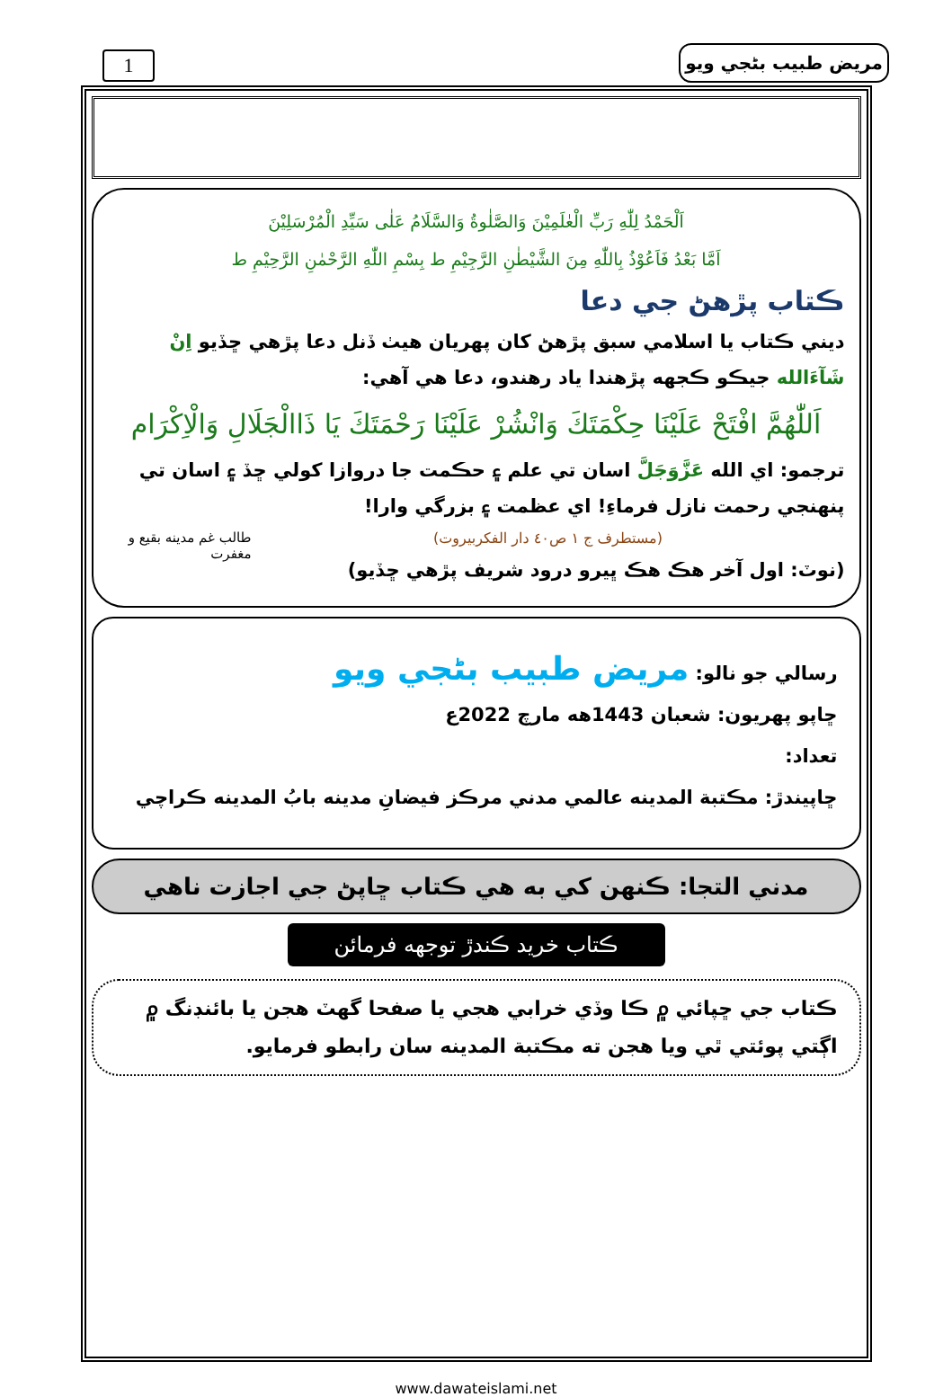1 مريض طبيب بڻجي ويو
اَلْحَمْدُ لِلّٰهِ رَبِّ الْعٰلَمِيْنَ وَالصَّلٰوةُ وَالسَّلَامُ عَلٰى سَيِّدِ الْمُرْسَلِيْنَ
اَمَّا بَعْدُ فَاَعُوْذُ بِاللّٰهِ مِنَ الشَّيْطٰنِ الرَّجِيْمِ ط بِسْمِ اللّٰهِ الرَّحْمٰنِ الرَّحِيْمِ ط
ڪتاب پڙهڻ جي دعا
ديني ڪتاب يا اسلامي سبق پڙهڻ کان پهريان هيٺ ڏنل دعا پڙهي ڇڏيو اِنْ شَآءَالله جيڪو ڪجهه پڙهندا ياد رهندو، دعا هي آهي:
اَللّٰهُمَّ افْتَحْ عَلَيْنَا حِكْمَتَكَ وَانْشُرْ عَلَيْنَا رَحْمَتَكَ يَا ذَاالْجَلَالِ وَالْاِكْرَام
ترجمو: اي الله عَزَّوَجَلَّ اسان تي علم ۽ حڪمت جا دروازا کولي ڇڏ ۽ اسان تي پنهنجي رحمت نازل فرماءِ! اي عظمت ۽ بزرگي وارا!
طالب غم مدينه بقيع و مغفرت
(مستطرف ج ١ ص٤٠ دار الفكربيروت)
(نوٽ: اول آخر هڪ هڪ ڀيرو درود شريف پڙهي ڇڏيو)
رسالي جو نالو: مريض طبيب بڻجي ويو
ڇاپو پهريون: شعبان 1443هه مارچ 2022ع
تعداد:
ڇاپيندڙ: مڪتبة المدينه عالمي مدني مرڪز فيضانِ مدينه بابُ المدينه ڪراچي
مدني التجا: ڪنهن کي به هي ڪتاب ڇاپڻ جي اجازت ناهي
ڪتاب خريد ڪندڙ توجهه فرمائن
ڪتاب جي ڇپائي ۾ ڪا وڏي خرابي هجي يا صفحا گهٽ هجن يا بائنڊنگ ۾ اڳتي پوئتي ٿي ويا هجن ته مڪتبة المدينه سان رابطو فرمايو.
www.dawateislami.net